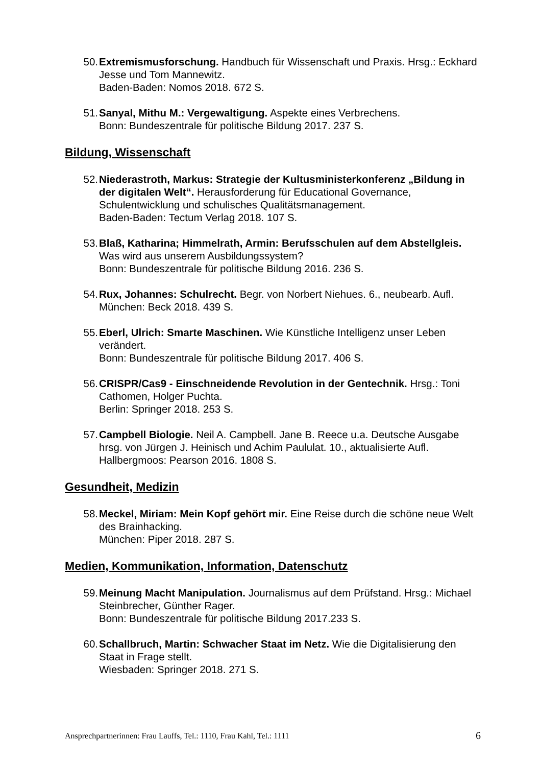50. Extremismusforschung. Handbuch für Wissenschaft und Praxis. Hrsg.: Eckhard Jesse und Tom Mannewitz.
Baden-Baden: Nomos 2018. 672 S.
51. Sanyal, Mithu M.: Vergewaltigung. Aspekte eines Verbrechens.
Bonn: Bundeszentrale für politische Bildung 2017. 237 S.
Bildung, Wissenschaft
52. Niederastroth, Markus: Strategie der Kultusministerkonferenz „Bildung in der digitalen Welt“. Herausforderung für Educational Governance, Schulentwicklung und schulisches Qualitätsmanagement.
Baden-Baden: Tectum Verlag 2018. 107 S.
53. Blaß, Katharina; Himmelrath, Armin: Berufsschulen auf dem Abstellgleis. Was wird aus unserem Ausbildungssystem?
Bonn: Bundeszentrale für politische Bildung 2016. 236 S.
54. Rux, Johannes: Schulrecht. Begr. von Norbert Niehues. 6., neubearb. Aufl.
München: Beck 2018. 439 S.
55. Eberl, Ulrich: Smarte Maschinen. Wie Künstliche Intelligenz unser Leben verändert.
Bonn: Bundeszentrale für politische Bildung 2017. 406 S.
56. CRISPR/Cas9 - Einschneidende Revolution in der Gentechnik. Hrsg.: Toni Cathomen, Holger Puchta.
Berlin: Springer 2018. 253 S.
57. Campbell Biologie. Neil A. Campbell. Jane B. Reece u.a. Deutsche Ausgabe hrsg. von Jürgen J. Heinisch und Achim Paululat. 10., aktualisierte Aufl.
Hallbergmoos: Pearson 2016. 1808 S.
Gesundheit, Medizin
58. Meckel, Miriam: Mein Kopf gehört mir. Eine Reise durch die schöne neue Welt des Brainhacking.
München: Piper 2018. 287 S.
Medien, Kommunikation, Information, Datenschutz
59. Meinung Macht Manipulation. Journalismus auf dem Prüfstand. Hrsg.: Michael Steinbrecher, Günther Rager.
Bonn: Bundeszentrale für politische Bildung 2017.233 S.
60. Schallbruch, Martin: Schwacher Staat im Netz. Wie die Digitalisierung den Staat in Frage stellt.
Wiesbaden: Springer 2018. 271 S.
Ansprechpartnerinnen: Frau Lauffs, Tel.: 1110, Frau Kahl, Tel.: 1111 6